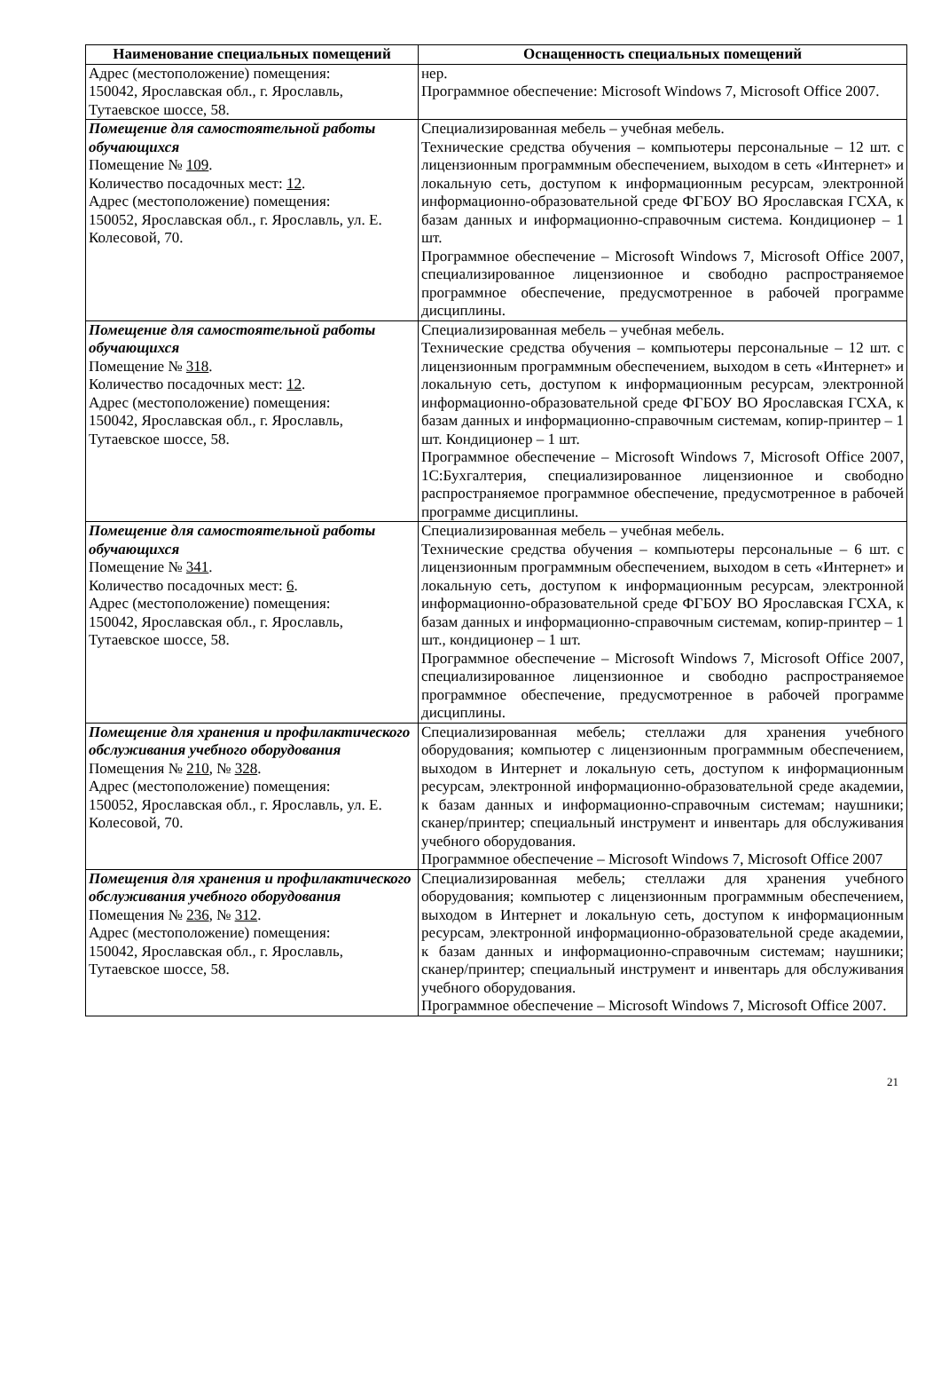| Наименование специальных помещений | Оснащенность специальных помещений |
| --- | --- |
| Адрес (местоположение) помещения: 150042, Ярославская обл., г. Ярославль, Тутаевское шоссе, 58. | нер. Программное обеспечение: Microsoft Windows 7, Microsoft Office 2007. |
| Помещение для самостоятельной работы обучающихся Помещение № 109 . Количество посадочных мест: 12 . Адрес (местоположение) помещения: 150052, Ярославская обл., г. Ярославль, ул. Е. Колесовой, 70. | Специализированная мебель – учебная мебель. Технические средства обучения – компьютеры персональные – 12 шт. с лицензионным программным обеспечением, выходом в сеть «Интернет» и локальную сеть, доступом к информационным ресурсам, электронной информационно-образовательной среде ФГБОУ ВО Ярославская ГСХА, к базам данных и информационно-справочным система. Кондиционер – 1 шт. Программное обеспечение – Microsoft Windows 7, Microsoft Office 2007, специализированное лицензионное и свободно распространяемое программное обеспечение, предусмотренное в рабочей программе дисциплины. |
| Помещение для самостоятельной работы обучающихся Помещение № 318 . Количество посадочных мест: 12 . Адрес (местоположение) помещения: 150042, Ярославская обл., г. Ярославль, Тутаевское шоссе, 58. | Специализированная мебель – учебная мебель. Технические средства обучения – компьютеры персональные – 12 шт. с лицензионным программным обеспечением, выходом в сеть «Интернет» и локальную сеть, доступом к информационным ресурсам, электронной информационно-образовательной среде ФГБОУ ВО Ярославская ГСХА, к базам данных и информационно-справочным системам, копир-принтер – 1 шт. Кондиционер – 1 шт. Программное обеспечение – Microsoft Windows 7, Microsoft Office 2007, 1С:Бухгалтерия, специализированное лицензионное и свободно распространяемое программное обеспечение, предусмотренное в рабочей программе дисциплины. |
| Помещение для самостоятельной работы обучающихся Помещение № 341 . Количество посадочных мест: 6 . Адрес (местоположение) помещения: 150042, Ярославская обл., г. Ярославль, Тутаевское шоссе, 58. | Специализированная мебель – учебная мебель. Технические средства обучения – компьютеры персональные – 6 шт. с лицензионным программным обеспечением, выходом в сеть «Интернет» и локальную сеть, доступом к информационным ресурсам, электронной информационно-образовательной среде ФГБОУ ВО Ярославская ГСХА, к базам данных и информационно-справочным системам, копир-принтер – 1 шт., кондиционер – 1 шт. Программное обеспечение – Microsoft Windows 7, Microsoft Office 2007, специализированное лицензионное и свободно распространяемое программное обеспечение, предусмотренное в рабочей программе дисциплины. |
| Помещение для хранения и профилактического обслуживания учебного оборудования Помещения № 210 , № 328 . Адрес (местоположение) помещения: 150052, Ярославская обл., г. Ярославль, ул. Е. Колесовой, 70. | Специализированная мебель; стеллажи для хранения учебного оборудования; компьютер с лицензионным программным обеспечением, выходом в Интернет и локальную сеть, доступом к информационным ресурсам, электронной информационно-образовательной среде академии, к базам данных и информационно-справочным системам; наушники; сканер/принтер; специальный инструмент и инвентарь для обслуживания учебного оборудования. Программное обеспечение – Microsoft Windows 7, Microsoft Office 2007 |
| Помещения для хранения и профилактического обслуживания учебного оборудования Помещения № 236 , № 312 . Адрес (местоположение) помещения: 150042, Ярославская обл., г. Ярославль, Тутаевское шоссе, 58. | Специализированная мебель; стеллажи для хранения учебного оборудования; компьютер с лицензионным программным обеспечением, выходом в Интернет и локальную сеть, доступом к информационным ресурсам, электронной информационно-образовательной среде академии, к базам данных и информационно-справочным системам; наушники; сканер/принтер; специальный инструмент и инвентарь для обслуживания учебного оборудования. Программное обеспечение – Microsoft Windows 7, Microsoft Office 2007. |
21